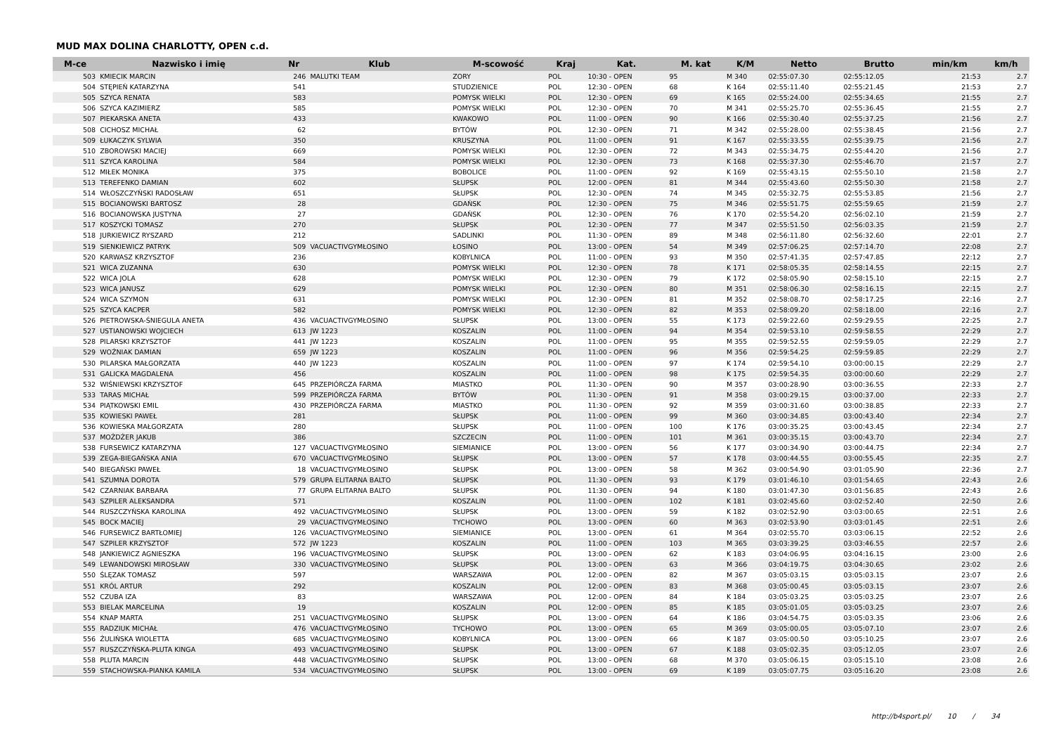MUD MAX DOLINA CHARLOTTY, OPEN c.d.
| M-ce | Nazwisko i imię | Nr | Klub | M-scowość | Kraj | Kat. | M. kat | K/M | Netto | Brutto | min/km | km/h |
| --- | --- | --- | --- | --- | --- | --- | --- | --- | --- | --- | --- | --- |
| 503 | KMIECIK MARCIN | 246 | MALUTKI TEAM | ZORY | POL | 10:30 - OPEN | 95 | M 340 | 02:55:07.30 | 02:55:12.05 | 21:53 | 2.7 |
| 504 | STĘPIEŃ KATARZYNA | 541 | | STUDZIENICE | POL | 12:30 - OPEN | 68 | K 164 | 02:55:11.40 | 02:55:21.45 | 21:53 | 2.7 |
| 505 | SZYCA RENATA | 583 | | POMYSK WIELKI | POL | 12:30 - OPEN | 69 | K 165 | 02:55:24.00 | 02:55:34.65 | 21:55 | 2.7 |
| 506 | SZYCA KAZIMIERZ | 585 | | POMYSK WIELKI | POL | 12:30 - OPEN | 70 | M 341 | 02:55:25.70 | 02:55:36.45 | 21:55 | 2.7 |
| 507 | PIEKARSKA ANETA | 433 | | KWAKOWO | POL | 11:00 - OPEN | 90 | K 166 | 02:55:30.40 | 02:55:37.25 | 21:56 | 2.7 |
| 508 | CICHOSZ MICHAŁ | 62 | | BYTÓW | POL | 12:30 - OPEN | 71 | M 342 | 02:55:28.00 | 02:55:38.45 | 21:56 | 2.7 |
| 509 | ŁUKACZYK SYLWIA | 350 | | KRUSZYNA | POL | 11:00 - OPEN | 91 | K 167 | 02:55:33.55 | 02:55:39.75 | 21:56 | 2.7 |
| 510 | ZBOROWSKI MACIEJ | 669 | | POMYSK WIELKI | POL | 12:30 - OPEN | 72 | M 343 | 02:55:34.75 | 02:55:44.20 | 21:56 | 2.7 |
| 511 | SZYCA KAROLINA | 584 | | POMYSK WIELKI | POL | 12:30 - OPEN | 73 | K 168 | 02:55:37.30 | 02:55:46.70 | 21:57 | 2.7 |
| 512 | MIŁEK MONIKA | 375 | | BOBOLICE | POL | 11:00 - OPEN | 92 | K 169 | 02:55:43.15 | 02:55:50.10 | 21:58 | 2.7 |
| 513 | TEREFENKO DAMIAN | 602 | | SŁUPSK | POL | 12:00 - OPEN | 81 | M 344 | 02:55:43.60 | 02:55:50.30 | 21:58 | 2.7 |
| 514 | WŁOSZCZYŃSKI RADOSŁAW | 651 | | SŁUPSK | POL | 12:30 - OPEN | 74 | M 345 | 02:55:32.75 | 02:55:53.85 | 21:56 | 2.7 |
| 515 | BOCIANOWSKI BARTOSZ | 28 | | GDAŃSK | POL | 12:30 - OPEN | 75 | M 346 | 02:55:51.75 | 02:55:59.65 | 21:59 | 2.7 |
| 516 | BOCIANOWSKA JUSTYNA | 27 | | GDAŃSK | POL | 12:30 - OPEN | 76 | K 170 | 02:55:54.20 | 02:56:02.10 | 21:59 | 2.7 |
| 517 | KOSZYCKI TOMASZ | 270 | | SŁUPSK | POL | 12:30 - OPEN | 77 | M 347 | 02:55:51.50 | 02:56:03.35 | 21:59 | 2.7 |
| 518 | JURKIEWICZ RYSZARD | 212 | | SADLINKI | POL | 11:30 - OPEN | 89 | M 348 | 02:56:11.80 | 02:56:32.60 | 22:01 | 2.7 |
| 519 | SIENKIEWICZ PATRYK | 509 | VACUACTIVGYMŁOSINO | ŁOSINO | POL | 13:00 - OPEN | 54 | M 349 | 02:57:06.25 | 02:57:14.70 | 22:08 | 2.7 |
| 520 | KARWASZ KRZYSZTOF | 236 | | KOBYLNICA | POL | 11:00 - OPEN | 93 | M 350 | 02:57:41.35 | 02:57:47.85 | 22:12 | 2.7 |
| 521 | WICA ZUZANNA | 630 | | POMYSK WIELKI | POL | 12:30 - OPEN | 78 | K 171 | 02:58:05.35 | 02:58:14.55 | 22:15 | 2.7 |
| 522 | WICA JOLA | 628 | | POMYSK WIELKI | POL | 12:30 - OPEN | 79 | K 172 | 02:58:05.90 | 02:58:15.10 | 22:15 | 2.7 |
| 523 | WICA JANUSZ | 629 | | POMYSK WIELKI | POL | 12:30 - OPEN | 80 | M 351 | 02:58:06.30 | 02:58:16.15 | 22:15 | 2.7 |
| 524 | WICA SZYMON | 631 | | POMYSK WIELKI | POL | 12:30 - OPEN | 81 | M 352 | 02:58:08.70 | 02:58:17.25 | 22:16 | 2.7 |
| 525 | SZYCA KACPER | 582 | | POMYSK WIELKI | POL | 12:30 - OPEN | 82 | M 353 | 02:58:09.20 | 02:58:18.00 | 22:16 | 2.7 |
| 526 | PIETROWSKA-ŚNIEGULA ANETA | 436 | VACUACTIVGYMŁOSINO | SŁUPSK | POL | 13:00 - OPEN | 55 | K 173 | 02:59:22.60 | 02:59:29.55 | 22:25 | 2.7 |
| 527 | USTIANOWSKI WOJCIECH | 613 | JW 1223 | KOSZALIN | POL | 11:00 - OPEN | 94 | M 354 | 02:59:53.10 | 02:59:58.55 | 22:29 | 2.7 |
| 528 | PILARSKI KRZYSZTOF | 441 | JW 1223 | KOSZALIN | POL | 11:00 - OPEN | 95 | M 355 | 02:59:52.55 | 02:59:59.05 | 22:29 | 2.7 |
| 529 | WOŹNIAK DAMIAN | 659 | JW 1223 | KOSZALIN | POL | 11:00 - OPEN | 96 | M 356 | 02:59:54.25 | 02:59:59.85 | 22:29 | 2.7 |
| 530 | PILARSKA MAŁGORZATA | 440 | JW 1223 | KOSZALIN | POL | 11:00 - OPEN | 97 | K 174 | 02:59:54.10 | 03:00:00.15 | 22:29 | 2.7 |
| 531 | GALICKA MAGDALENA | 456 | | KOSZALIN | POL | 11:00 - OPEN | 98 | K 175 | 02:59:54.35 | 03:00:00.60 | 22:29 | 2.7 |
| 532 | WIŚNIEWSKI KRZYSZTOF | 645 | PRZEPIÓRCZA FARMA | MIASTKO | POL | 11:30 - OPEN | 90 | M 357 | 03:00:28.90 | 03:00:36.55 | 22:33 | 2.7 |
| 533 | TARAS MICHAŁ | 599 | PRZEPIÓRCZA FARMA | BYTÓW | POL | 11:30 - OPEN | 91 | M 358 | 03:00:29.15 | 03:00:37.00 | 22:33 | 2.7 |
| 534 | PIĄTKOWSKI EMIL | 430 | PRZEPIÓRCZA FARMA | MIASTKO | POL | 11:30 - OPEN | 92 | M 359 | 03:00:31.60 | 03:00:38.85 | 22:33 | 2.7 |
| 535 | KOWIESKI PAWEŁ | 281 | | SŁUPSK | POL | 11:00 - OPEN | 99 | M 360 | 03:00:34.85 | 03:00:43.40 | 22:34 | 2.7 |
| 536 | KOWIESKA MAŁGORZATA | 280 | | SŁUPSK | POL | 11:00 - OPEN | 100 | K 176 | 03:00:35.25 | 03:00:43.45 | 22:34 | 2.7 |
| 537 | MOŻDŻER JAKUB | 386 | | SZCZECIN | POL | 11:00 - OPEN | 101 | M 361 | 03:00:35.15 | 03:00:43.70 | 22:34 | 2.7 |
| 538 | FURSEWICZ KATARZYNA | 127 | VACUACTIVGYMŁOSINO | SIEMIANICE | POL | 13:00 - OPEN | 56 | K 177 | 03:00:34.90 | 03:00:44.75 | 22:34 | 2.7 |
| 539 | ZEGA-BIEGAŃSKA ANIA | 670 | VACUACTIVGYMŁOSINO | SŁUPSK | POL | 13:00 - OPEN | 57 | K 178 | 03:00:44.55 | 03:00:55.45 | 22:35 | 2.7 |
| 540 | BIEGAŃSKI PAWEŁ | 18 | VACUACTIVGYMŁOSINO | SŁUPSK | POL | 13:00 - OPEN | 58 | M 362 | 03:00:54.90 | 03:01:05.90 | 22:36 | 2.7 |
| 541 | SZUMNA DOROTA | 579 | GRUPA ELITARNA BALTO | SŁUPSK | POL | 11:30 - OPEN | 93 | K 179 | 03:01:46.10 | 03:01:54.65 | 22:43 | 2.6 |
| 542 | CZARNIAK BARBARA | 77 | GRUPA ELITARNA BALTO | SŁUPSK | POL | 11:30 - OPEN | 94 | K 180 | 03:01:47.30 | 03:01:56.85 | 22:43 | 2.6 |
| 543 | SZPILER ALEKSANDRA | 571 | | KOSZALIN | POL | 11:00 - OPEN | 102 | K 181 | 03:02:45.60 | 03:02:52.40 | 22:50 | 2.6 |
| 544 | RUSZCZYŃSKA KAROLINA | 492 | VACUACTIVGYMŁOSINO | SŁUPSK | POL | 13:00 - OPEN | 59 | K 182 | 03:02:52.90 | 03:03:00.65 | 22:51 | 2.6 |
| 545 | BOCK MACIEJ | 29 | VACUACTIVGYMŁOSINO | TYCHOWO | POL | 13:00 - OPEN | 60 | M 363 | 03:02:53.90 | 03:03:01.45 | 22:51 | 2.6 |
| 546 | FURSEWICZ BARTŁOMIEJ | 126 | VACUACTIVGYMŁOSINO | SIEMIANICE | POL | 13:00 - OPEN | 61 | M 364 | 03:02:55.70 | 03:03:06.15 | 22:52 | 2.6 |
| 547 | SZPILER KRZYSZTOF | 572 | JW 1223 | KOSZALIN | POL | 11:00 - OPEN | 103 | M 365 | 03:03:39.25 | 03:03:46.55 | 22:57 | 2.6 |
| 548 | JANKIEWICZ AGNIESZKA | 196 | VACUACTIVGYMŁOSINO | SŁUPSK | POL | 13:00 - OPEN | 62 | K 183 | 03:04:06.95 | 03:04:16.15 | 23:00 | 2.6 |
| 549 | LEWANDOWSKI MIROSŁAW | 330 | VACUACTIVGYMŁOSINO | SŁUPSK | POL | 13:00 - OPEN | 63 | M 366 | 03:04:19.75 | 03:04:30.65 | 23:02 | 2.6 |
| 550 | ŚLĘZAK TOMASZ | 597 | | WARSZAWA | POL | 12:00 - OPEN | 82 | M 367 | 03:05:03.15 | 03:05:03.15 | 23:07 | 2.6 |
| 551 | KRÓL ARTUR | 292 | | KOSZALIN | POL | 12:00 - OPEN | 83 | M 368 | 03:05:00.45 | 03:05:03.15 | 23:07 | 2.6 |
| 552 | CZUBA IZA | 83 | | WARSZAWA | POL | 12:00 - OPEN | 84 | K 184 | 03:05:03.25 | 03:05:03.25 | 23:07 | 2.6 |
| 553 | BIELAK MARCELINA | 19 | | KOSZALIN | POL | 12:00 - OPEN | 85 | K 185 | 03:05:01.05 | 03:05:03.25 | 23:07 | 2.6 |
| 554 | KNAP MARTA | 251 | VACUACTIVGYMŁOSINO | SŁUPSK | POL | 13:00 - OPEN | 64 | K 186 | 03:04:54.75 | 03:05:03.35 | 23:06 | 2.6 |
| 555 | RADZIUK MICHAŁ | 476 | VACUACTIVGYMŁOSINO | TYCHOWO | POL | 13:00 - OPEN | 65 | M 369 | 03:05:00.05 | 03:05:07.10 | 23:07 | 2.6 |
| 556 | ŻULIŃSKA WIOLETTA | 685 | VACUACTIVGYMŁOSINO | KOBYLNICA | POL | 13:00 - OPEN | 66 | K 187 | 03:05:00.50 | 03:05:10.25 | 23:07 | 2.6 |
| 557 | RUSZCZYŃSKA-PLUTA KINGA | 493 | VACUACTIVGYMŁOSINO | SŁUPSK | POL | 13:00 - OPEN | 67 | K 188 | 03:05:02.35 | 03:05:12.05 | 23:07 | 2.6 |
| 558 | PLUTA MARCIN | 448 | VACUACTIVGYMŁOSINO | SŁUPSK | POL | 13:00 - OPEN | 68 | M 370 | 03:05:06.15 | 03:05:15.10 | 23:08 | 2.6 |
| 559 | STACHOWSKA-PIANKA KAMILA | 534 | VACUACTIVGYMŁOSINO | SŁUPSK | POL | 13:00 - OPEN | 69 | K 189 | 03:05:07.75 | 03:05:16.20 | 23:08 | 2.6 |
http://b4sport.pl/ 10 / 34